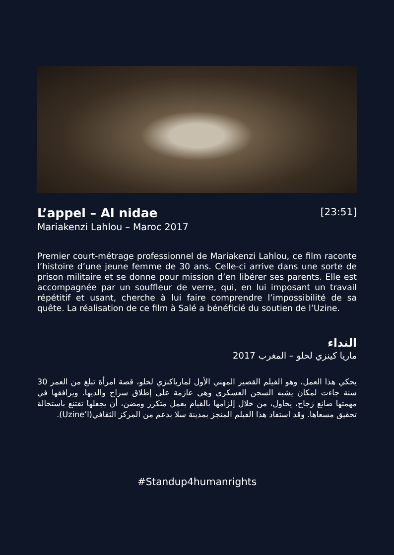L’appel – Al nidae
[23:51]
Mariakenzi Lahlou – Maroc 2017
Premier court-métrage professionnel de Mariakenzi Lahlou, ce film raconte l’histoire d’une jeune femme de 30 ans. Celle-ci arrive dans une sorte de prison militaire et se donne pour mission d’en libérer ses parents. Elle est accompagnée par un souffleur de verre, qui, en lui imposant un travail répétitif et usant, cherche à lui faire comprendre l’impossibilité de sa quête. La réalisation de ce film à Salé a bénéficié du soutien de l’Uzine.
النداء
ماريا كينزي لحلو – المغرب 2017
يحكي هذا العمل، وهو الفيلم القصير المهني الأول لمارياكنزي لحلو، قصة امرأة تبلغ من العمر 30 سنة جاءت لمكان يشبه السجن العسكري وهي عازمة على إطلاق سراح والديها. ويرافقها في مهمتها صانع زجاج، يحاول، من خلال إلزامها بالقيام بعمل متكرر ومضن، أن يجعلها تقتنع باستحالة تحقيق مسعاها. وقد استفاد هذا الفيلم المنجز بمدينة سلا بدعم من المركز الثقافي(Uzine’l).
#Standup4humanrights